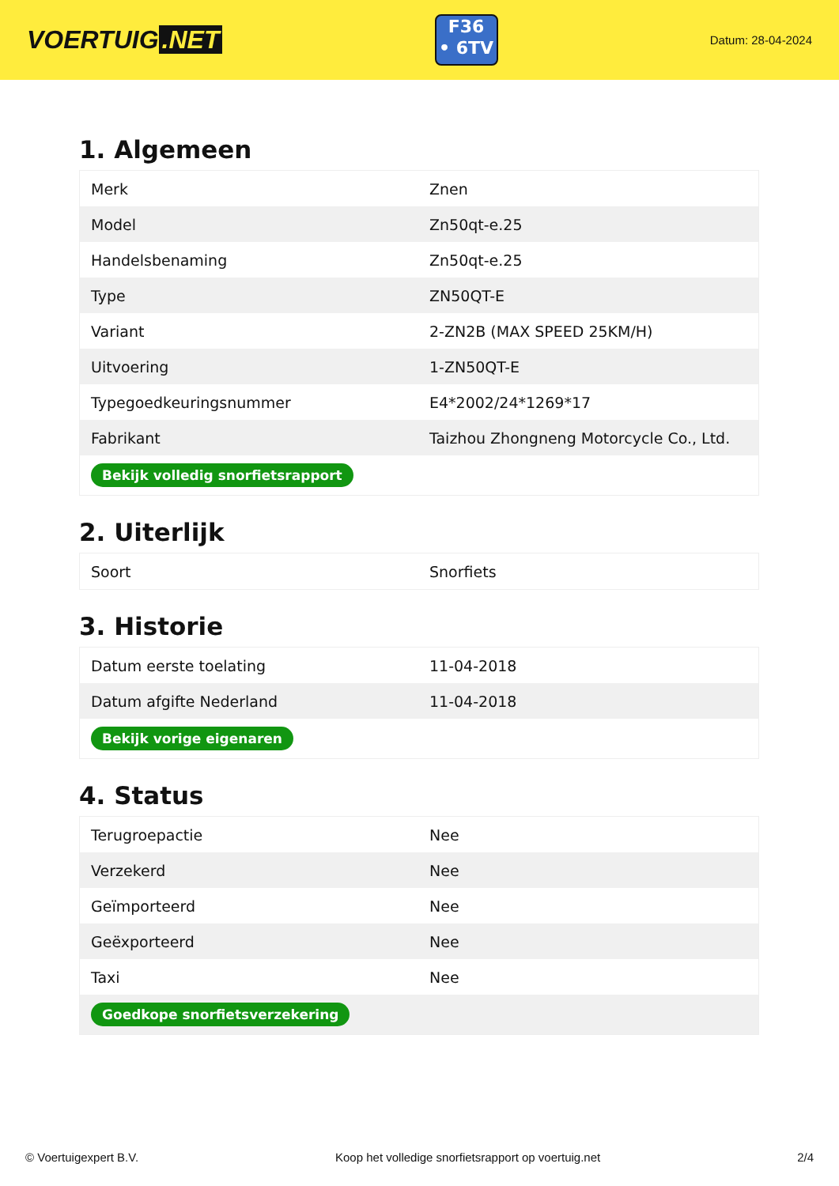VOERTUIG.NET
F36
• 6TV
Datum: 28-04-2024
1. Algemeen
| Merk | Znen |
| Model | Zn50qt-e.25 |
| Handelsbenaming | Zn50qt-e.25 |
| Type | ZN50QT-E |
| Variant | 2-ZN2B (MAX SPEED 25KM/H) |
| Uitvoering | 1-ZN50QT-E |
| Typegoedkeuringsnummer | E4*2002/24*1269*17 |
| Fabrikant | Taizhou Zhongneng Motorcycle Co., Ltd. |
| Bekijk volledig snorfietsrapport | |
2. Uiterlijk
| Soort | Snorfiets |
3. Historie
| Datum eerste toelating | 11-04-2018 |
| Datum afgifte Nederland | 11-04-2018 |
| Bekijk vorige eigenaren | |
4. Status
| Terugroepactie | Nee |
| Verzekerd | Nee |
| Geïmporteerd | Nee |
| Geëxporteerd | Nee |
| Taxi | Nee |
| Goedkope snorfietsverzekering | |
© Voertuigexpert B.V. Koop het volledige snorfietsrapport op voertuig.net 2/4